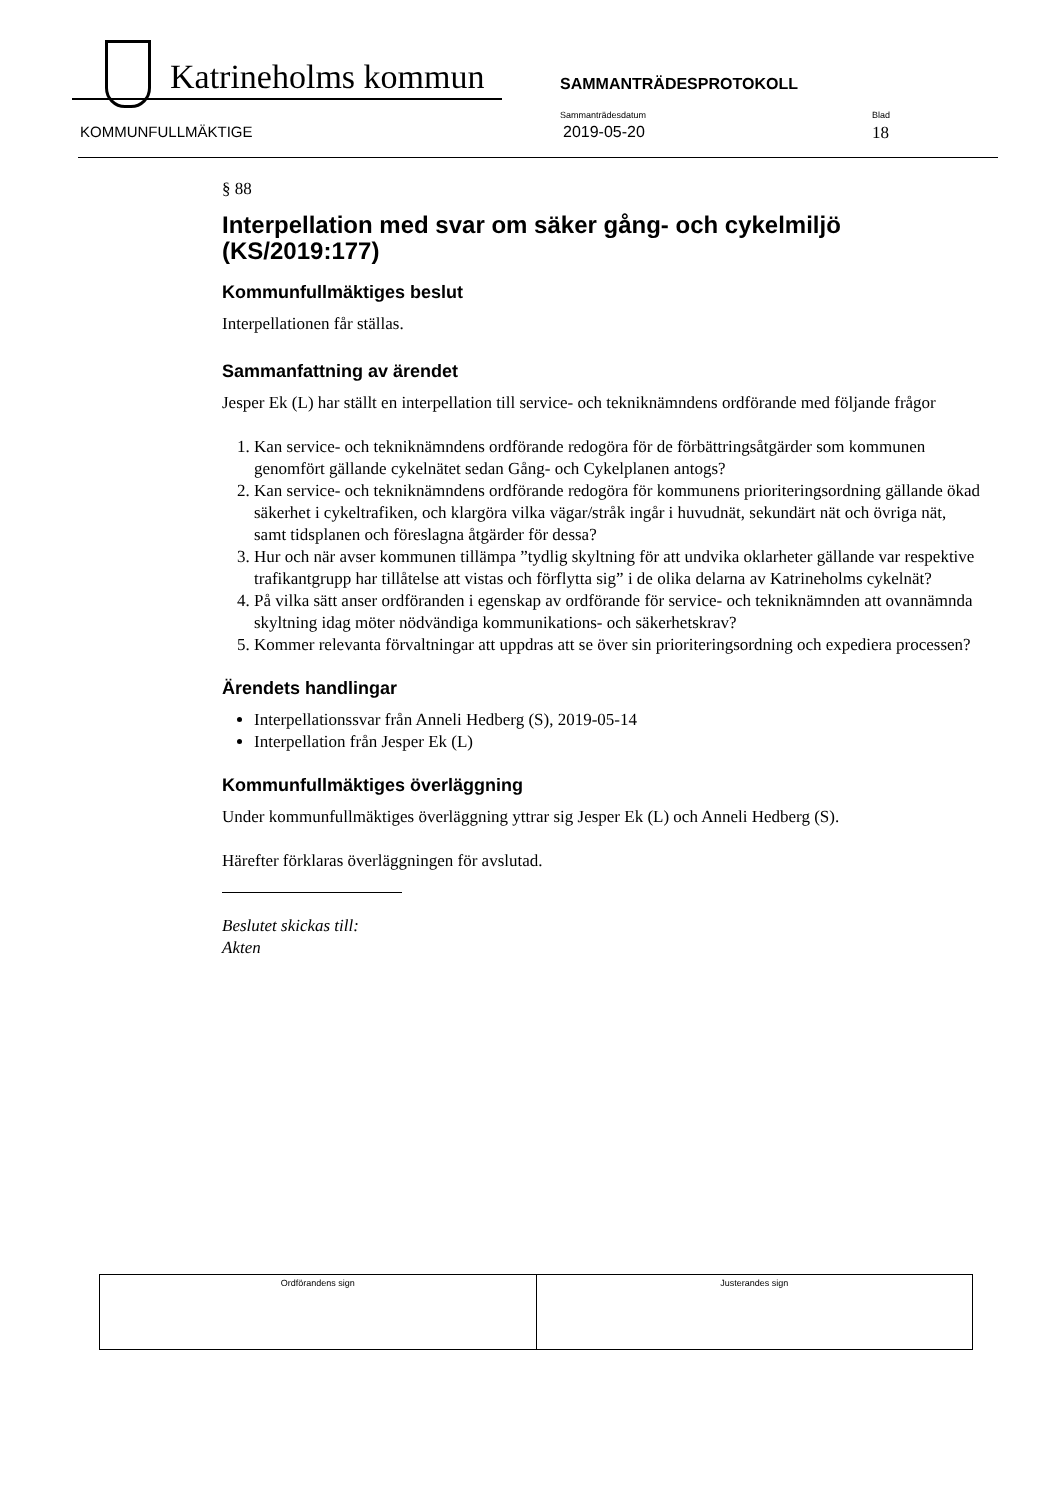Katrineholms kommun SAMMANTRÄDESPROTOKOLL
Sammanträdesdatum Blad
KOMMUNFULLMÄKTIGE 2019-05-20 18
§ 88
Interpellation med svar om säker gång- och cykelmiljö (KS/2019:177)
Kommunfullmäktiges beslut
Interpellationen får ställas.
Sammanfattning av ärendet
Jesper Ek (L) har ställt en interpellation till service- och tekniknämndens ordförande med följande frågor
1. Kan service- och tekniknämndens ordförande redogöra för de förbättringsåtgärder som kommunen genomfört gällande cykelnätet sedan Gång- och Cykelplanen antogs?
2. Kan service- och tekniknämndens ordförande redogöra för kommunens prioriteringsordning gällande ökad säkerhet i cykeltrafiken, och klargöra vilka vägar/stråk ingår i huvudnät, sekundärt nät och övriga nät, samt tidsplanen och föreslagna åtgärder för dessa?
3. Hur och när avser kommunen tillämpa ”tydlig skyltning för att undvika oklarheter gällande var respektive trafikantgrupp har tillåtelse att vistas och förflytta sig” i de olika delarna av Katrineholms cykelnät?
4. På vilka sätt anser ordföranden i egenskap av ordförande för service- och tekniknämnden att ovannämnda skyltning idag möter nödvändiga kommunikations- och säkerhetskrav?
5. Kommer relevanta förvaltningar att uppdras att se över sin prioriteringsordning och expediera processen?
Ärendets handlingar
Interpellationssvar från Anneli Hedberg (S), 2019-05-14
Interpellation från Jesper Ek (L)
Kommunfullmäktiges överläggning
Under kommunfullmäktiges överläggning yttrar sig Jesper Ek (L) och Anneli Hedberg (S).
Härefter förklaras överläggningen för avslutad.
Beslutet skickas till:
Akten
| Ordförandens sign | Justerandes sign |